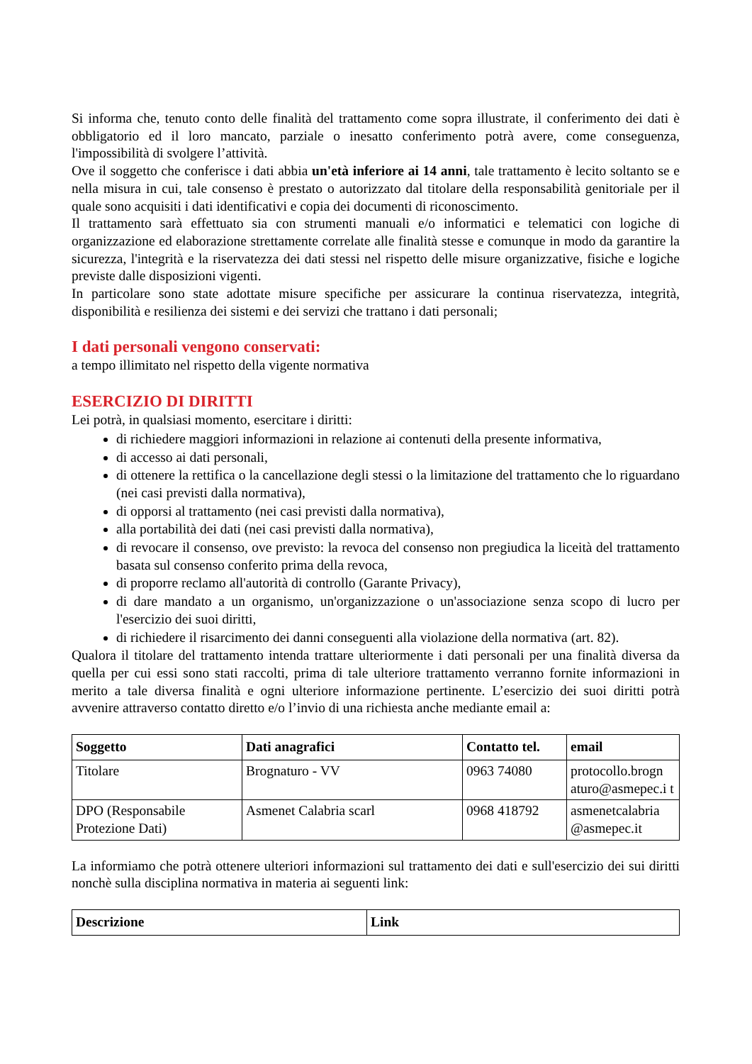Si informa che, tenuto conto delle finalità del trattamento come sopra illustrate, il conferimento dei dati è obbligatorio ed il loro mancato, parziale o inesatto conferimento potrà avere, come conseguenza, l'impossibilità di svolgere l’attività.
Ove il soggetto che conferisce i dati abbia un'età inferiore ai 14 anni, tale trattamento è lecito soltanto se e nella misura in cui, tale consenso è prestato o autorizzato dal titolare della responsabilità genitoriale per il quale sono acquisiti i dati identificativi e copia dei documenti di riconoscimento.
Il trattamento sarà effettuato sia con strumenti manuali e/o informatici e telematici con logiche di organizzazione ed elaborazione strettamente correlate alle finalità stesse e comunque in modo da garantire la sicurezza, l'integrità e la riservatezza dei dati stessi nel rispetto delle misure organizzative, fisiche e logiche previste dalle disposizioni vigenti.
In particolare sono state adottate misure specifiche per assicurare la continua riservatezza, integrità, disponibilità e resilienza dei sistemi e dei servizi che trattano i dati personali;
I dati personali vengono conservati:
a tempo illimitato nel rispetto della vigente normativa
ESERCIZIO DI DIRITTI
Lei potrà, in qualsiasi momento, esercitare i diritti:
di richiedere maggiori informazioni in relazione ai contenuti della presente informativa,
di accesso ai dati personali,
di ottenere la rettifica o la cancellazione degli stessi o la limitazione del trattamento che lo riguardano (nei casi previsti dalla normativa),
di opporsi al trattamento (nei casi previsti dalla normativa),
alla portabilità dei dati (nei casi previsti dalla normativa),
di revocare il consenso, ove previsto: la revoca del consenso non pregiudica la liceità del trattamento basata sul consenso conferito prima della revoca,
di proporre reclamo all'autorità di controllo (Garante Privacy),
di dare mandato a un organismo, un'organizzazione o un'associazione senza scopo di lucro per l'esercizio dei suoi diritti,
di richiedere il risarcimento dei danni conseguenti alla violazione della normativa (art. 82).
Qualora il titolare del trattamento intenda trattare ulteriormente i dati personali per una finalità diversa da quella per cui essi sono stati raccolti, prima di tale ulteriore trattamento verranno fornite informazioni in merito a tale diversa finalità e ogni ulteriore informazione pertinente. L’esercizio dei suoi diritti potrà avvenire attraverso contatto diretto e/o l’invio di una richiesta anche mediante email a:
| Soggetto | Dati anagrafici | Contatto tel. | email |
| --- | --- | --- | --- |
| Titolare | Brognaturo - VV | 0963 74080 | protocollo.brogn aturo@asmepec.i t |
| DPO (Responsabile Protezione Dati) | Asmenet Calabria scarl | 0968 418792 | asmenetcalabria @asmepec.it |
La informiamo che potrà ottenere ulteriori informazioni sul trattamento dei dati e sull'esercizio dei sui diritti nonchè sulla disciplina normativa in materia ai seguenti link:
| Descrizione | Link |
| --- | --- |